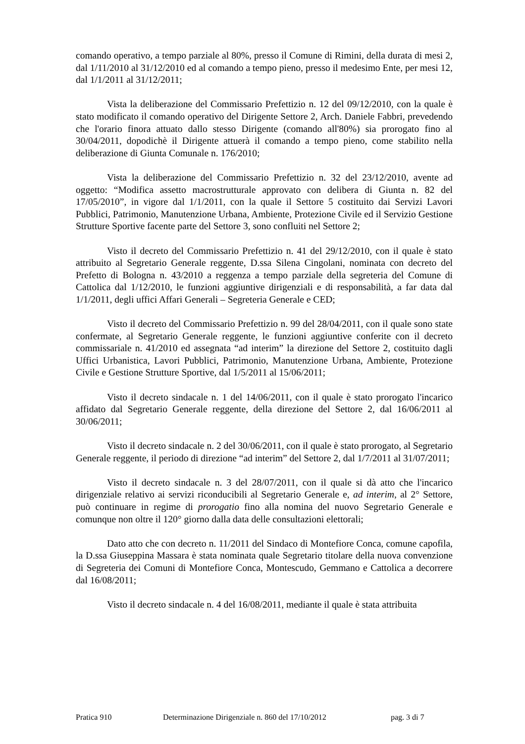comando operativo, a tempo parziale al 80%, presso il Comune di Rimini, della durata di mesi 2, dal 1/11/2010 al 31/12/2010 ed al comando a tempo pieno, presso il medesimo Ente, per mesi 12, dal 1/1/2011 al 31/12/2011;
Vista la deliberazione del Commissario Prefettizio n. 12 del 09/12/2010, con la quale è stato modificato il comando operativo del Dirigente Settore 2, Arch. Daniele Fabbri, prevedendo che l'orario finora attuato dallo stesso Dirigente (comando all'80%) sia prorogato fino al 30/04/2011, dopodichè il Dirigente attuerà il comando a tempo pieno, come stabilito nella deliberazione di Giunta Comunale n. 176/2010;
Vista la deliberazione del Commissario Prefettizio n. 32 del 23/12/2010, avente ad oggetto: “Modifica assetto macrostrutturale approvato con delibera di Giunta n. 82 del 17/05/2010”, in vigore dal 1/1/2011, con la quale il Settore 5 costituito dai Servizi Lavori Pubblici, Patrimonio, Manutenzione Urbana, Ambiente, Protezione Civile ed il Servizio Gestione Strutture Sportive facente parte del Settore 3, sono confluiti nel Settore 2;
Visto il decreto del Commissario Prefettizio n. 41 del 29/12/2010, con il quale è stato attribuito al Segretario Generale reggente, D.ssa Silena Cingolani, nominata con decreto del Prefetto di Bologna n. 43/2010 a reggenza a tempo parziale della segreteria del Comune di Cattolica dal 1/12/2010, le funzioni aggiuntive dirigenziali e di responsabilità, a far data dal 1/1/2011, degli uffici Affari Generali – Segreteria Generale e CED;
Visto il decreto del Commissario Prefettizio n. 99 del 28/04/2011, con il quale sono state confermate, al Segretario Generale reggente, le funzioni aggiuntive conferite con il decreto commissariale n. 41/2010 ed assegnata “ad interim” la direzione del Settore 2, costituito dagli Uffici Urbanistica, Lavori Pubblici, Patrimonio, Manutenzione Urbana, Ambiente, Protezione Civile e Gestione Strutture Sportive, dal 1/5/2011 al 15/06/2011;
Visto il decreto sindacale n. 1 del 14/06/2011, con il quale è stato prorogato l'incarico affidato dal Segretario Generale reggente, della direzione del Settore 2, dal 16/06/2011 al 30/06/2011;
Visto il decreto sindacale n. 2 del 30/06/2011, con il quale è stato prorogato, al Segretario Generale reggente, il periodo di direzione “ad interim” del Settore 2, dal 1/7/2011 al 31/07/2011;
Visto il decreto sindacale n. 3 del 28/07/2011, con il quale si dà atto che l'incarico dirigenziale relativo ai servizi riconducibili al Segretario Generale e, ad interim, al 2° Settore, può continuare in regime di prorogatio fino alla nomina del nuovo Segretario Generale e comunque non oltre il 120° giorno dalla data delle consultazioni elettorali;
Dato atto che con decreto n. 11/2011 del Sindaco di Montefiore Conca, comune capofila, la D.ssa Giuseppina Massara è stata nominata quale Segretario titolare della nuova convenzione di Segreteria dei Comuni di Montefiore Conca, Montescudo, Gemmano e Cattolica a decorrere dal 16/08/2011;
Visto il decreto sindacale n. 4 del 16/08/2011, mediante il quale è stata attribuita
Pratica 910 Determinazione Dirigenziale n. 860 del 17/10/2012 pag. 3 di 7